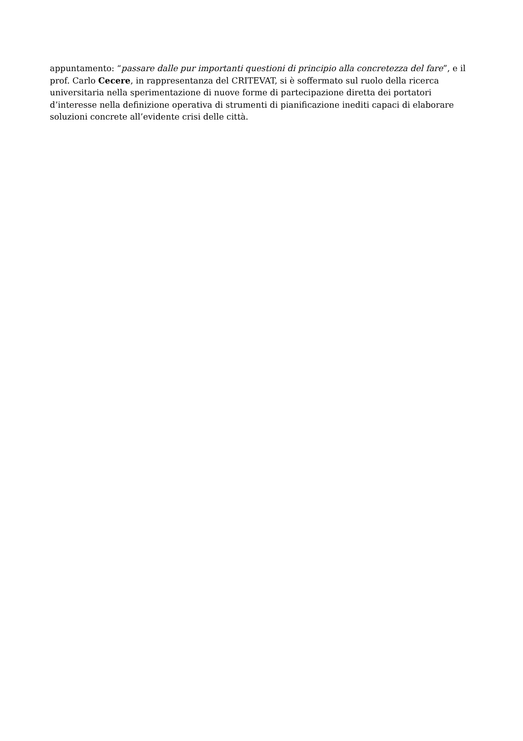appuntamento: “passare dalle pur importanti questioni di principio alla concretezza del fare”, e il prof. Carlo Cecere, in rappresentanza del CRITEVAT, si è soffermato sul ruolo della ricerca universitaria nella sperimentazione di nuove forme di partecipazione diretta dei portatori d’interesse nella definizione operativa di strumenti di pianificazione inediti capaci di elaborare soluzioni concrete all’evidente crisi delle città.